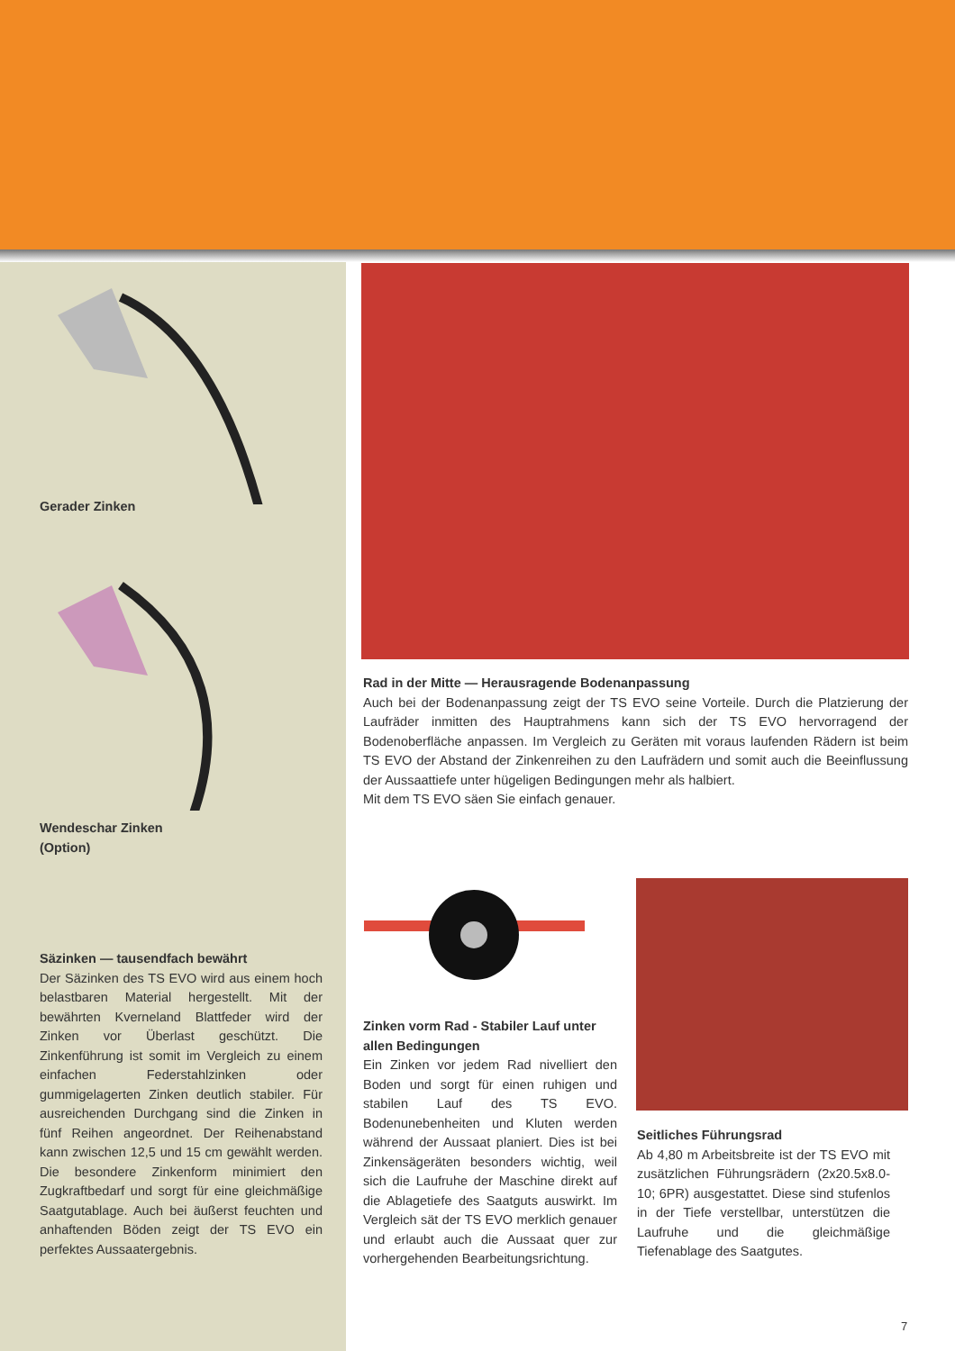Gerader Zinken
Wendeschar Zinken
(Option)
Säzinken — tausendfach bewährt
Der Säzinken des TS EVO wird aus einem hoch belastbaren Material hergestellt. Mit der bewährten Kverneland Blattfeder wird der Zinken vor Überlast geschützt. Die Zinkenführung ist somit im Vergleich zu einem einfachen Federstahlzinken oder gummigelagerten Zinken deutlich stabiler. Für ausreichenden Durchgang sind die Zinken in fünf Reihen angeordnet. Der Reihenabstand kann zwischen 12,5 und 15 cm gewählt werden. Die besondere Zinkenform minimiert den Zugkraftbedarf und sorgt für eine gleichmäßige Saatgutablage. Auch bei äußerst feuchten und anhaftenden Böden zeigt der TS EVO ein perfektes Aussaatergebnis.
Rad in der Mitte — Herausragende Bodenanpassung
Auch bei der Bodenanpassung zeigt der TS EVO seine Vorteile. Durch die Platzierung der Laufräder inmitten des Hauptrahmens kann sich der TS EVO hervorragend der Bodenoberfläche anpassen. Im Vergleich zu Geräten mit voraus laufenden Rädern ist beim TS EVO der Abstand der Zinkenreihen zu den Laufrädern und somit auch die Beeinflussung der Aussaattiefe unter hügeligen Bedingungen mehr als halbiert.
Mit dem TS EVO säen Sie einfach genauer.
Zinken vorm Rad - Stabiler Lauf unter allen Bedingungen
Ein Zinken vor jedem Rad nivelliert den Boden und sorgt für einen ruhigen und stabilen Lauf des TS EVO. Bodenunebenheiten und Kluten werden während der Aussaat planiert. Dies ist bei Zinkensägeräten besonders wichtig, weil sich die Laufruhe der Maschine direkt auf die Ablagetiefe des Saatguts auswirkt. Im Vergleich sät der TS EVO merklich genauer und erlaubt auch die Aussaat quer zur vorhergehenden Bearbeitungsrichtung.
Seitliches Führungsrad
Ab 4,80 m Arbeitsbreite ist der TS EVO mit zusätzlichen Führungsrädern (2x20.5x8.0-10; 6PR) ausgestattet. Diese sind stufenlos in der Tiefe verstellbar, unterstützen die Laufruhe und die gleichmäßige Tiefenablage des Saatgutes.
7